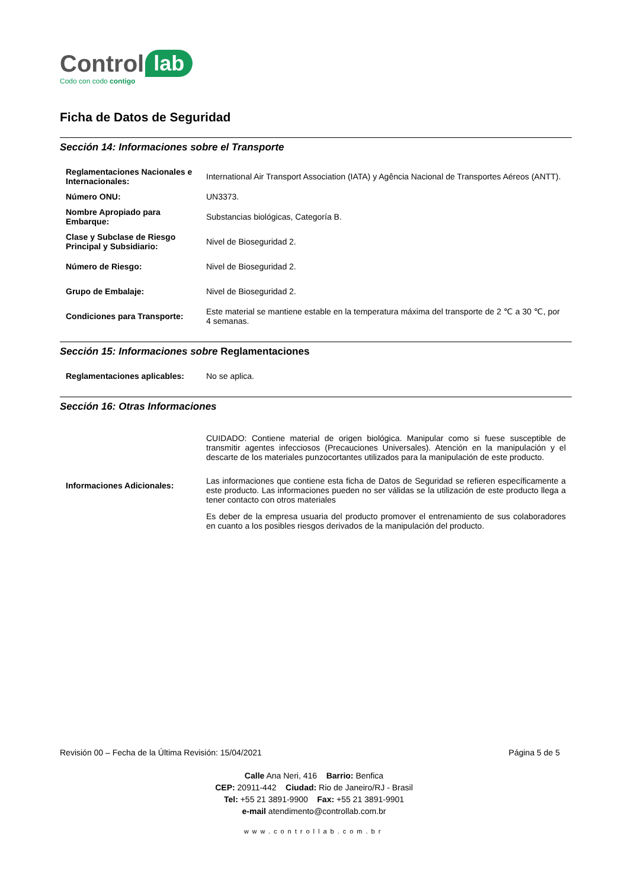Control lab
Codo con codo contigo
Ficha de Datos de Seguridad
Sección 14: Informaciones sobre el Transporte
| Reglamentaciones Nacionales e Internacionales: | International Air Transport Association (IATA) y Agência Nacional de Transportes Aéreos (ANTT). |
| Número ONU: | UN3373. |
| Nombre Apropiado para Embarque: | Substancias biológicas, Categoría B. |
| Clase y Subclase de Riesgo Principal y Subsidiario: | Nivel de Bioseguridad 2. |
| Número de Riesgo: | Nivel de Bioseguridad 2. |
| Grupo de Embalaje: | Nivel de Bioseguridad 2. |
| Condiciones para Transporte: | Este material se mantiene estable en la temperatura máxima del transporte de 2 ℃ a 30 ℃, por 4 semanas. |
Sección 15: Informaciones sobre Reglamentaciones
| Reglamentaciones aplicables: | No se aplica. |
Sección 16: Otras Informaciones
| Informaciones Adicionales: | CUIDADO: Contiene material de origen biológica. Manipular como si fuese susceptible de transmitir agentes infecciosos (Precauciones Universales). Atención en la manipulación y el descarte de los materiales punzocortantes utilizados para la manipulación de este producto. Las informaciones que contiene esta ficha de Datos de Seguridad se refieren específicamente a este producto. Las informaciones pueden no ser válidas se la utilización de este producto llega a tener contacto con otros materiales Es deber de la empresa usuaria del producto promover el entrenamiento de sus colaboradores en cuanto a los posibles riesgos derivados de la manipulación del producto. |
Revisión 00 – Fecha de la Última Revisión: 15/04/2021 Página 5 de 5
Calle Ana Neri, 416 Barrio: Benfica
CEP: 20911-442 Ciudad: Rio de Janeiro/RJ - Brasil
Tel: +55 21 3891-9900 Fax: +55 21 3891-9901
e-mail atendimento@controllab.com.br
www.controllab.com.br